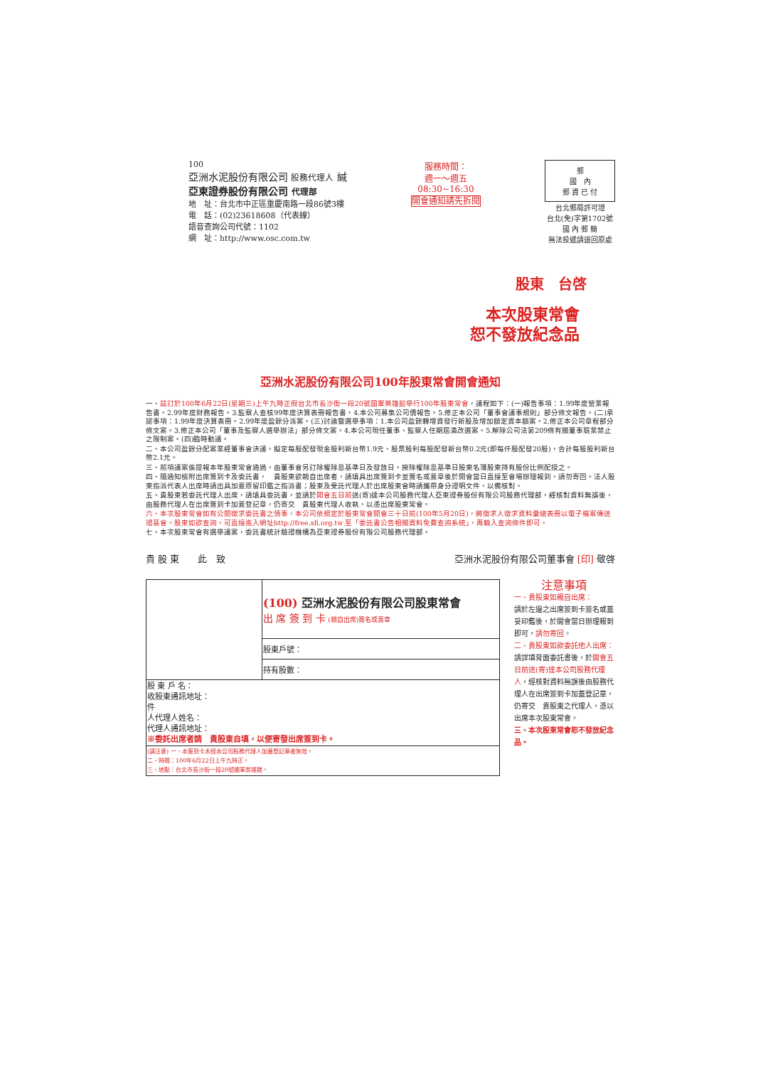100
亞洲水泥股份有限公司 股務代理人 緘
亞東證券股份有限公司 代理部
地　址：台北市中正區重慶南路一段86號3樓
電　話：(02)23618608（代表線）
語音查詢公司代號：1102
網　址：http://www.osc.com.tw
服務時間：
週一～週五
08:30~16:30
開會通知請先拆閱
郵
國　內
郵 資 已 付
台北郵局許可證
台北(免)字第1702號
國 內 郵 簡
無法投遞請退回原處
股東　台啓
本次股東常會
恕不發放紀念品
亞洲水泥股份有限公司100年股東常會開會通知
一、茲訂於100年6月22日(星期三)上午九時正假台北市長沙街一段20號國軍英雄館舉行100年股東常會，議程如下：(一)報告事項：1.99年度營業報告書。2.99年度財務報告。3.監察人查核99年度決算表冊報告書。4.本公司募集公司債報告。5.修正本公司「董事會議事規則」部分條文報告。(二)承認事項：1.99年度決算表冊。2.99年度盈餘分派案。(三)討論暨選舉事項：1.本公司盈餘轉增資發行新股及增加額定資本額案。2.修正本公司章程部分條文案。3.修正本公司「董事及監察人選舉辦法」部分條文案。4.本公司現任董事、監察人任期屆滿改選案。5.解除公司法第209條有關董事競業禁止之限制案。(四)臨時動議。
二、本公司盈餘分配案業經董事會決議，擬定每股配發現金股利新台幣1.9元、股票股利每股配發新台幣0.2元(即每仟股配發20股)，合計每股股利新台幣2.1元。
三、前項議案俟提報本年股東常會通過，由董事會另訂除權除息基準日及發放日，按除權除息基準日股東名簿股東持有股份比例配授之。
四、隨通知檢附出席簽到卡及委託書，　貴股東欲親自出席者，請填具出席簽到卡並簽名或蓋章後於開會當日直接至會場辦理報到，請勿寄回。法人股東指派代表人出席時請出具加蓋原留印鑑之指派書；股東及受託代理人於出席股東會時請攜帶身分證明文件，以備核對。
五、貴股東若委託代理人出席，請填具委託書，並請於開會五日前送(寄)達本公司股務代理人亞東證券股份有限公司股務代理部，經核對資料無誤後，由股務代理人在出席簽到卡加蓋登記章，仍寄交　貴股東代理人收執，以憑出席股東常會。
六、本次股東常會如有公開徵求委託書之情事，本公司依規定於股東常會開會三十日前(100年5月20日)，將徵求人徵求資料彙總表冊以電子檔案傳送證基會。股東如欲查詢，可直接進入網址http://free.sfi.org.tw 至「委託書公告相關資料免費查詢系統」，再輸入查詢條件即可。
七、本次股東常會有選舉議案，委託書統計驗證機構為亞東證券股份有限公司股務代理部。
貴 股 東　　此　致 亞洲水泥股份有限公司董事會 [印] 敬啓
| | (100) 亞洲水泥股份有限公司股東常會 出 席 簽 到 卡 (親自出席)簽名或蓋章 |
| | 股東戶號： |
| | 持有股數： |
| 股 東 戶 名： 收股東通訊地址： 件 人代理人姓名： 代理人通訊地址： ※委託出席者請 貴股東自填，以便寄發出席簽到卡。 | |
| (請注意) 一、本簽到卡未經本公司股務代理人加蓋登記章者無效。 二、時間：100年6月22日上午九時正。 三、地點：台北市長沙街一段20號國軍英雄館。 | |
注意事項
一、貴股東如親自出席：
請於左邊之出席簽到卡簽名或蓋妥印鑑後，於開會當日辦理報到即可，請勿寄回。
二、貴股東如欲委託他人出席：
請詳填背面委託書後，於開會五日前送(寄)達本公司股務代理人，經核對資料無誤後由股務代理人在出席簽到卡加蓋登記章，仍寄交　貴股東之代理人，憑以出席本次股東常會。
三、本次股東常會恕不發放紀念品。